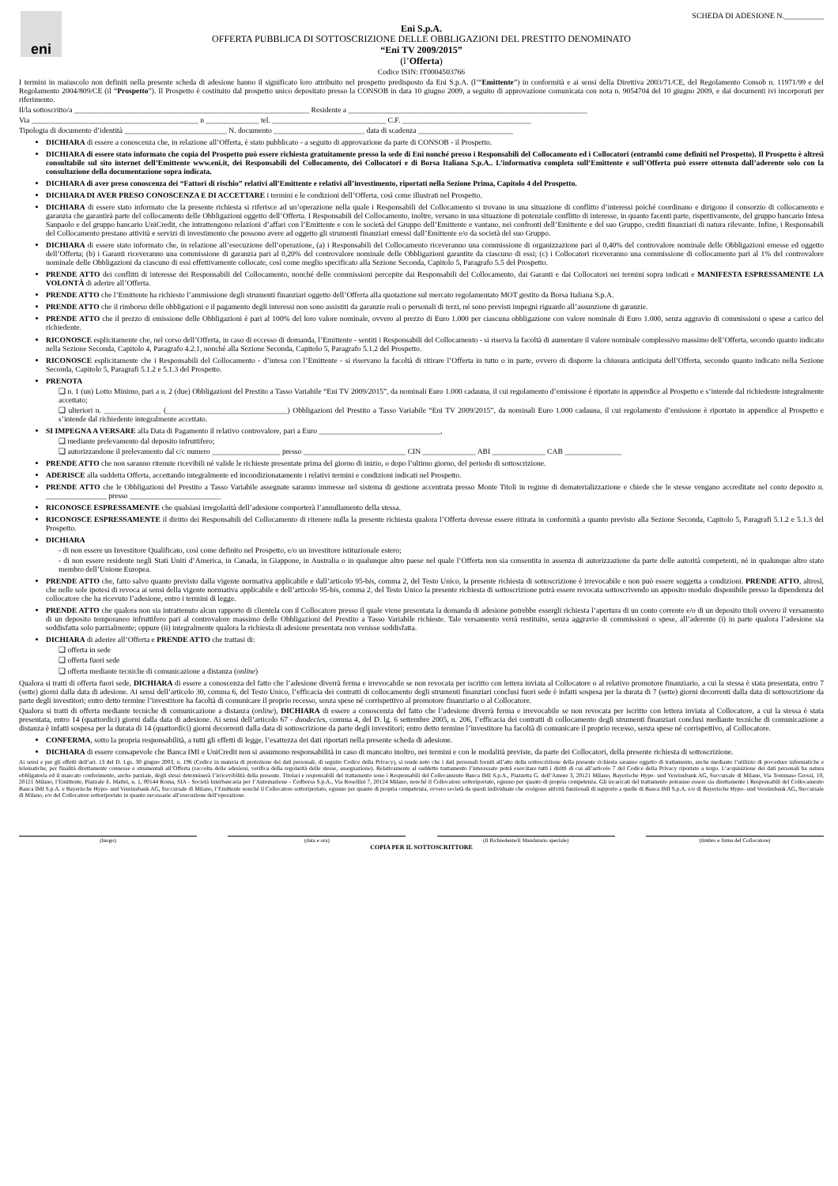eni
SCHEDA DI ADESIONE N.__________
Eni S.p.A.
OFFERTA PUBBLICA DI SOTTOSCRIZIONE DELLE OBBLIGAZIONI DEL PRESTITO DENOMINATO
“Eni TV 2009/2015”
(l’Offerta)
Codice ISIN: IT0004503766
I termini in maiuscolo non definiti nella presente scheda di adesione hanno il significato loro attribuito nel prospetto predisposto da Eni S.p.A. (l’“Emittente”) in conformità e ai sensi della Direttiva 2003/71/CE, del Regolamento Consob n. 11971/99 e del Regolamento 2004/809/CE (il “Prospetto”). Il Prospetto è costituito dal prospetto unico depositato presso la CONSOB in data 10 giugno 2009, a seguito di approvazione comunicata con nota n. 9054704 del 10 giugno 2009, e dai documenti ivi incorporati per riferimento.
Il/la sottoscritto/a ______________________________________________________________ Residente a _______________________________________________________________
Via ____________________________________________ n ______________ tel. ______________________________ C.F. __________________________________
Tipologia di documento d’identità ___________________________ N. documento ________________________ data di scadenza _________________________
DICHIARA di essere a conoscenza che, in relazione all’Offerta, è stato pubblicato - a seguito di approvazione da parte di CONSOB - il Prospetto.
DICHIARA di essere stato informato che copia del Prospetto può essere richiesta gratuitamente presso la sede di Eni nonché presso i Responsabili del Collocamento ed i Collocatori (entrambi come definiti nel Prospetto). Il Prospetto è altresì consultabile sul sito internet dell’Emittente www.eni.it, dei Responsabili del Collocamento, dei Collocatori e di Borsa Italiana S.p.A.. L’informativa completa sull’Emittente e sull’Offerta può essere ottenuta dall’aderente solo con la consultazione della documentazione sopra indicata.
DICHIARA di aver preso conoscenza dei “Fattori di rischio” relativi all’Emittente e relativi all’investimento, riportati nella Sezione Prima, Capitolo 4 del Prospetto.
DICHIARA DI AVER PRESO CONOSCENZA E DI ACCETTARE i termini e le condizioni dell’Offerta, così come illustrati nel Prospetto.
DICHIARA di essere stato informato che la presente richiesta si riferisce ad un’operazione nella quale i Responsabili del Collocamento si trovano in una situazione di conflitto d’interessi poiché coordinano e dirigono il consorzio di collocamento e garanzia che garantirà parte del collocamento delle Obbligazioni oggetto dell’Offerta. I Responsabili del Collocamento, inoltre, versano in una situazione di potenziale conflitto di interesse, in quanto facenti parte, rispettivamente, del gruppo bancario Intesa Sanpaolo e del gruppo bancario UniCredit, che intrattengono relazioni d’affari con l’Emittente e con le società del Gruppo dell’Emittente e vantano, nei confronti dell’Emittente e del suo Gruppo, crediti finanziari di natura rilevante. Infine, i Responsabili del Collocamento prestano attività e servizi di investimento che possono avere ad oggetto gli strumenti finanziari emessi dall’Emittente e/o da società del suo Gruppo.
DICHIARA di essere stato informato che, in relazione all’esecuzione dell’operazione, (a) i Responsabili del Collocamento riceveranno una commissione di organizzazione pari al 0,40% del controvalore nominale delle Obbligazioni emesse ed oggetto dell’Offerta; (b) i Garanti riceveranno una commissione di garanzia pari al 0,20% del controvalore nominale delle Obbligazioni garantite da ciascuno di essi; (c) i Collocatori riceveranno una commissione di collocamento pari al 1% del controvalore nominale delle Obbligazioni da ciascuno di essi effettivamente collocate, così come meglio specificato alla Sezione Seconda, Capitolo 5, Paragrafo 5.5 del Prospetto.
PRENDE ATTO dei conflitti di interesse dei Responsabili del Collocamento, nonché delle commissioni percepite dai Responsabili del Collocamento, dai Garanti e dai Collocatori nei termini sopra indicati e MANIFESTA ESPRESSAMENTE LA VOLONTÀ di aderire all’Offerta.
PRENDE ATTO che l’Emittente ha richiesto l’ammissione degli strumenti finanziari oggetto dell’Offerta alla quotazione sul mercato regolamentato MOT gestito da Borsa Italiana S.p.A.
PRENDE ATTO che il rimborso delle obbligazioni e il pagamento degli interessi non sono assistiti da garanzie reali o personali di terzi, né sono previsti impegni riguardo all’assunzione di garanzie.
PRENDE ATTO che il prezzo di emissione delle Obbligazioni è pari al 100% del loro valore nominale, ovvero al prezzo di Euro 1.000 per ciascuna obbligazione con valore nominale di Euro 1.000, senza aggravio di commissioni o spese a carico del richiedente.
RICONOSCE esplicitamente che, nel corso dell’Offerta, in caso di eccesso di domanda, l’Emittente - sentiti i Responsabili del Collocamento - si riserva la facoltà di aumentare il valore nominale complessivo massimo dell’Offerta, secondo quanto indicato nella Sezione Seconda, Capitolo 4, Paragrafo 4.2.1, nonché alla Sezione Seconda, Capitolo 5, Paragrafo 5.1.2 del Prospetto.
RICONOSCE esplicitamente che i Responsabili del Collocamento - d’intesa con l’Emittente - si riservano la facoltà di ritirare l’Offerta in tutto o in parte, ovvero di disporre la chiusura anticipata dell’Offerta, secondo quanto indicato nella Sezione Seconda, Capitolo 5, Paragrafi 5.1.2 e 5.1.3 del Prospetto.
PRENOTA
❑ n. 1 (un) Lotto Minimo, pari a n. 2 (due) Obbligazioni del Prestito a Tasso Variabile “Eni TV 2009/2015”, da nominali Euro 1.000 cadauna, il cui regolamento d’emissione è riportato in appendice al Prospetto e s’intende dal richiedente integralmente accettato;
❑ ulteriori n. _______________ (________________________________) Obbligazioni del Prestito a Tasso Variabile “Eni TV 2009/2015”, da nominali Euro 1.000 cadauna, il cui regolamento d’emissione è riportato in appendice al Prospetto e s’intende dal richiedente integralmente accettato.
SI IMPEGNA A VERSARE alla Data di Pagamento il relativo controvalore, pari a Euro ________________________________,
❑ mediante prelevamento dal deposito infruttifero;
❑ autorizzandone il prelevamento dal c/c numero __________________ presso ___________________________ CIN ______________ ABI ______________ CAB _______________
PRENDE ATTO che non saranno ritenute ricevibili né valide le richieste presentate prima del giorno di inizio, o dopo l’ultimo giorno, del periodo di sottoscrizione.
ADERISCE alla suddetta Offerta, accettando integralmente ed incondizionatamente i relativi termini e condizioni indicati nel Prospetto.
PRENDE ATTO che le Obbligazioni del Prestito a Tasso Variabile assegnate saranno immesse nel sistema di gestione accentrata presso Monte Titoli in regime di dematerializzazione e chiede che le stesse vengano accreditate nel conto deposito n. ________________ presso ________________________
RICONOSCE ESPRESSAMENTE che qualsiasi irregolarità dell’adesione comporterà l’annullamento della stessa.
RICONOSCE ESPRESSAMENTE il diritto dei Responsabili del Collocamento di ritenere nulla la presente richiesta qualora l’Offerta dovesse essere ritirata in conformità a quanto previsto alla Sezione Seconda, Capitolo 5, Paragrafi 5.1.2 e 5.1.3 del Prospetto.
DICHIARA
- di non essere un Investitore Qualificato, così come definito nel Prospetto, e/o un investitore istituzionale estero;
- di non essere residente negli Stati Uniti d’America, in Canada, in Giappone, in Australia o in qualunque altro paese nel quale l’Offerta non sia consentita in assenza di autorizzazione da parte delle autorità competenti, né in qualunque altro stato membro dell’Unione Europea.
PRENDE ATTO che, fatto salvo quanto previsto dalla vigente normativa applicabile e dall’articolo 95-bis, comma 2, del Testo Unico, la presente richiesta di sottoscrizione è irrevocabile e non può essere soggetta a condizioni. PRENDE ATTO, altresì, che nelle sole ipotesi di revoca ai sensi della vigente normativa applicabile e dell’articolo 95-bis, comma 2, del Testo Unico la presente richiesta di sottoscrizione potrà essere revocata sottoscrivendo un apposito modulo disponibile presso la dipendenza del collocatore che ha ricevuto l’adesione, entro i termini di legge.
PRENDE ATTO che qualora non sia intrattenuto alcun rapporto di clientela con il Collocatore presso il quale viene presentata la domanda di adesione potrebbe essergli richiesta l’apertura di un conto corrente e/o di un deposito titoli ovvero il versamento di un deposito temporaneo infruttifero pari al controvalore massimo delle Obbligazioni del Prestito a Tasso Variabile richieste. Tale versamento verrà restituito, senza aggravio di commissioni o spese, all’aderente (i) in parte qualora l’adesione sia soddisfatta solo parzialmente; oppure (ii) integralmente qualora la richiesta di adesione presentata non venisse soddisfatta.
DICHIARA di aderire all’Offerta e PRENDE ATTO che trattasi di:
❑ offerta in sede
❑ offerta fuori sede
❑ offerta mediante tecniche di comunicazione a distanza (online)
Qualora si tratti di offerta fuori sede, DICHIARA di essere a conoscenza del fatto che l’adesione diverrà ferma e irrevocabile se non revocata per iscritto con lettera inviata al Collocatore o al relativo promotore finanziario, a cui la stessa è stata presentata, entro 7 (sette) giorni dalla data di adesione. Ai sensi dell’articolo 30, comma 6, del Testo Unico, l’efficacia dei contratti di collocamento degli strumenti finanziari conclusi fuori sede è infatti sospesa per la durata di 7 (sette) giorni decorrenti dalla data di sottoscrizione da parte degli investitori; entro detto termine l’investitore ha facoltà di comunicare il proprio recesso, senza spese né corrispettivo al promotore finanziario o al Collocatore.
Qualora si tratti di offerta mediante tecniche di comunicazione a distanza (online), DICHIARA di essere a conoscenza del fatto che l’adesione diverrà ferma e irrevocabile se non revocata per iscritto con lettera inviata al Collocatore, a cui la stessa è stata presentata, entro 14 (quattordici) giorni dalla data di adesione. Ai sensi dell’articolo 67 - duodecies, comma 4, del D. lg. 6 settembre 2005, n. 206, l’efficacia dei contratti di collocamento degli strumenti finanziari conclusi mediante tecniche di comunicazione a distanza è infatti sospesa per la durata di 14 (quattordici) giorni decorrenti dalla data di sottoscrizione da parte degli investitori; entro detto termine l’investitore ha facoltà di comunicare il proprio recesso, senza spese né corrispettivo, al Collocatore.
CONFERMA, sotto la propria responsabilità, a tutti gli effetti di legge, l’esattezza dei dati riportati nella presente scheda di adesione.
DICHIARA di essere consapevole che Banca IMI e UniCredit non si assumono responsabilità in caso di mancato inoltro, nei termini e con le modalità previste, da parte dei Collocatori, della presente richiesta di sottoscrizione.
Ai sensi e per gli effetti dell’art. 13 del D. Lgs. 30 giugno 2003, n. 196 (Codice in materia di protezione dei dati personali, di seguito Codice della Privacy), si rende noto che i dati personali forniti all’atto della sottoscrizione della presente richiesta saranno oggetto di trattamento, anche mediante l’utilizzo di procedure informatiche e telematiche, per finalità direttamente connesse e strumentali all’Offerta (raccolta delle adesioni, verifica della regolarità delle stesse, assegnazione). Relativamente al suddetto trattamento l’interessato potrà esercitare tutti i diritti di cui all’articolo 7 del Codice della Privacy riportato a tergo. L’acquisizione dei dati personali ha natura obbligatoria ed il mancato conferimento, anche parziale, degli stessi determinerà l’irricevibilità della presente. Titolari e responsabili del trattamento sono i Responsabili del Collocamento Banca IMI S.p.A., Piazzetta G. dell’Amore 3, 20121 Milano, Bayerische Hypo- und Vereinsbank AG, Succursale di Milano, Via Tommaso Grossi, 10, 20121 Milano, l’Emittente, Piazzale E. Mattei, n. 1, 00144 Roma, SIA - Società Interbancaria per l’Automazione - Cedborsa S.p.A., Via Rosellini 7, 20124 Milano, nonché il Collocatore sottoriportato, ognuno per quanto di propria competenza. Gli incaricati del trattamento potranno essere sia direttamente i Responsabili del Collocamento Banca IMI S.p.A. e Bayerische Hypo- und Vereinsbank AG, Succursale di Milano, l’Emittente nonché il Collocatore sottoriportato, ognuno per quanto di propria competenza, ovvero società da questi individuate che svolgono attività funzionali di supporto a quelle di Banca IMI S.p.A. e/o di Bayerische Hypo- und Vereinsbank AG, Succursale di Milano, e/o del Collocatore sottoriportato in quanto necessarie all’esecuzione dell’operazione.
(luogo) (data e ora) (Il Richiedente/il Mandatario speciale) (timbro e firma del Collocatore)
COPIA PER IL SOTTOSCRITTORE